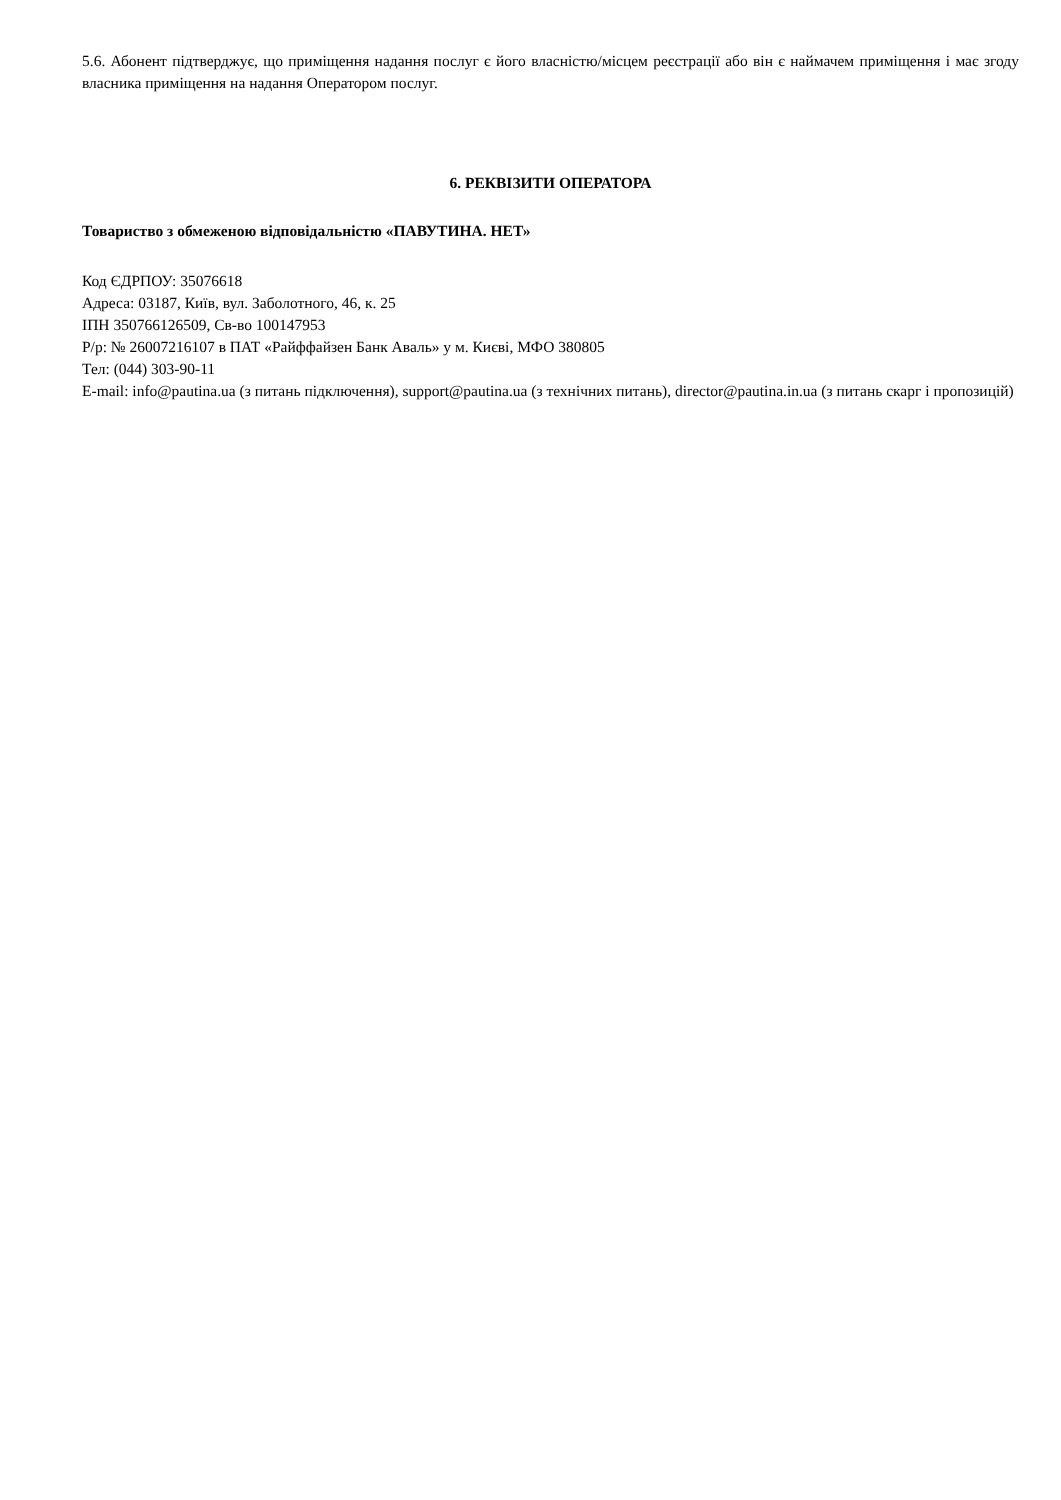5.6. Абонент підтверджує, що приміщення надання послуг є його власністю/місцем реєстрації або він є наймачем приміщення і має згоду власника приміщення на надання Оператором послуг.
6. РЕКВІЗИТИ ОПЕРАТОРА
Товариство з обмеженою відповідальністю «ПАВУТИНА. НЕТ»
Код ЄДРПОУ: 35076618
Адреса: 03187, Київ, вул. Заболотного, 46, к. 25
ІПН 350766126509, Св-во 100147953
Р/р: № 26007216107 в ПАТ «Райффайзен Банк Аваль» у м. Києві, МФО 380805
Тел: (044) 303-90-11
E-mail: info@pautina.ua (з питань підключення), support@pautina.ua (з технічних питань), director@pautina.in.ua (з питань скарг і пропозицій)